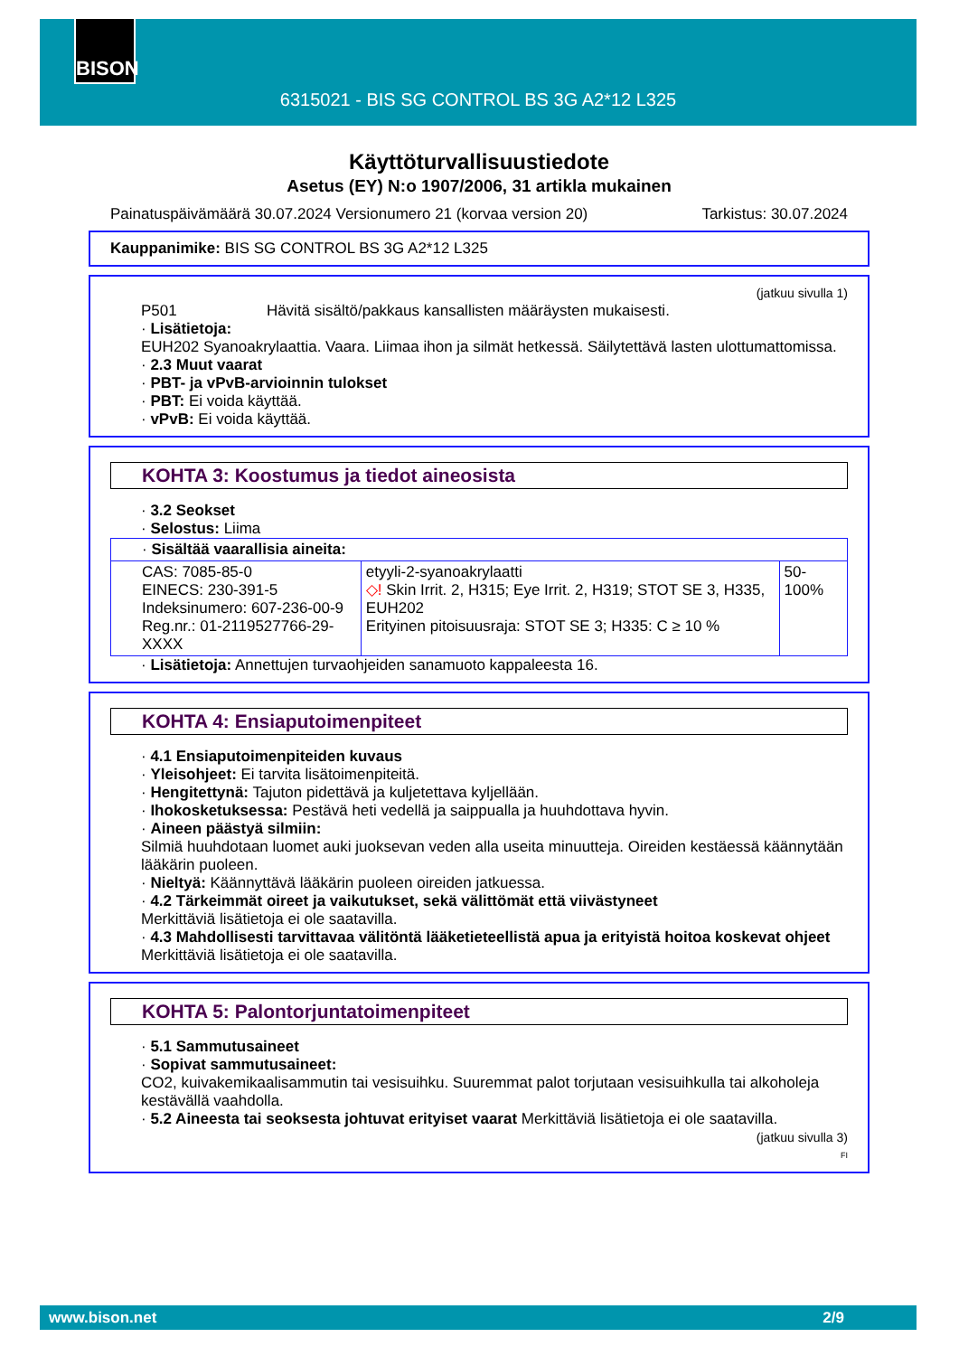BISON
6315021 - BIS SG CONTROL BS 3G A2*12 L325
Käyttöturvallisuustiedote
Asetus (EY) N:o 1907/2006, 31 artikla mukainen
Painatuspäivämäärä 30.07.2024 Versionumero 21 (korvaa version 20) Tarkistus: 30.07.2024
Kauppanimike: BIS SG CONTROL BS 3G A2*12 L325
(jatkuu sivulla 1)
P501 Hävitä sisältö/pakkaus kansallisten määräysten mukaisesti.
· Lisätietoja:
EUH202 Syanoakrylaattia. Vaara. Liimaa ihon ja silmät hetkessä. Säilytettävä lasten ulottumattomissa.
· 2.3 Muut vaarat
· PBT- ja vPvB-arvioinnin tulokset
· PBT: Ei voida käyttää.
· vPvB: Ei voida käyttää.
KOHTA 3: Koostumus ja tiedot aineosista
· 3.2 Seokset
· Selostus: Liima
| · Sisältää vaarallisia aineita: | | |
| CAS: 7085-85-0 EINECS: 230-391-5 Indeksinumero: 607-236-00-9 Reg.nr.: 01-2119527766-29-XXXX | etyyli-2-syanoakrylaatti ◇! Skin Irrit. 2, H315; Eye Irrit. 2, H319; STOT SE 3, H335, EUH202 Erityinen pitoisuusraja: STOT SE 3; H335: C ≥ 10 % | 50-100% |
· Lisätietoja: Annettujen turvaohjeiden sanamuoto kappaleesta 16.
KOHTA 4: Ensiaputoimenpiteet
· 4.1 Ensiaputoimenpiteiden kuvaus
· Yleisohjeet: Ei tarvita lisätoimenpiteitä.
· Hengitettynä: Tajuton pidettävä ja kuljetettava kyljellään.
· Ihokosketuksessa: Pestävä heti vedellä ja saippualla ja huuhdottava hyvin.
· Aineen päästyä silmiin:
Silmiä huuhdotaan luomet auki juoksevan veden alla useita minuutteja. Oireiden kestäessä käännytään lääkärin puoleen.
· Nieltyä: Käännyttävä lääkärin puoleen oireiden jatkuessa.
· 4.2 Tärkeimmät oireet ja vaikutukset, sekä välittömät että viivästyneet
Merkittäviä lisätietoja ei ole saatavilla.
· 4.3 Mahdollisesti tarvittavaa välitöntä lääketieteellistä apua ja erityistä hoitoa koskevat ohjeet
Merkittäviä lisätietoja ei ole saatavilla.
KOHTA 5: Palontorjuntatoimenpiteet
· 5.1 Sammutusaineet
· Sopivat sammutusaineet:
CO2, kuivakemikaalisammutin tai vesisuihku. Suuremmat palot torjutaan vesisuihkulla tai alkoholeja kestävällä vaahdolla.
· 5.2 Aineesta tai seoksesta johtuvat erityiset vaarat Merkittäviä lisätietoja ei ole saatavilla.
(jatkuu sivulla 3)
FI
www.bison.net 2/9